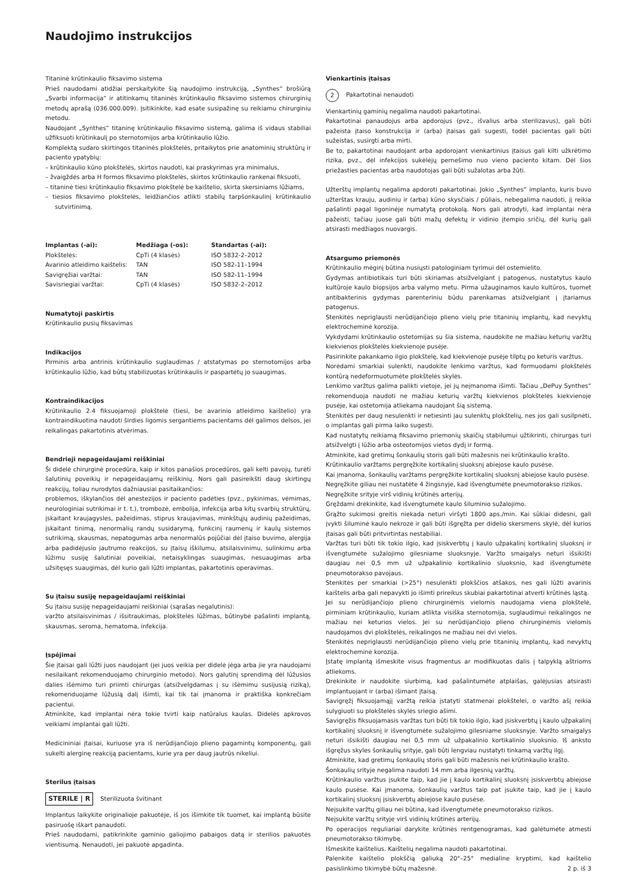Naudojimo instrukcijos
Titaninė krūtinkaulio fiksavimo sistema
Prieš naudodami atidžiai perskaitykite šią naudojimo instrukciją, „Synthes“ brošiūrą „Svarbi informacija“ ir atitinkamų titaninės krūtinkaulio fiksavimo sistemos chirurginių metodų aprašą (036.000.009). Įsitikinkite, kad esate susipažinę su reikiamu chirurginiu metodu.
Naudojant „Synthes“ titaninę krūtinkaulio fiksavimo sistemą, galima iš vidaus stabiliai užfiksuoti krūtinkaulį po sternotomijos arba krūtinkaulio lūžio.
Komplektą sudaro skirtingos titaninės plokštelės, pritaikytos prie anatominių struktūrų ir paciento ypatybių:
– krūtinkaulio kūno plokštelės, skirtos naudoti, kai praskyrimas yra minimalus,
– žvaigždės arba H formos fiksavimo plokštelės, skirtos krūtinkaulio rankenai fiksuoti,
– titaninė tiesi krūtinkaulio fiksavimo plokštelė be kaištelio, skirta skersiniams lūžiams,
– tiesios fiksavimo plokštelės, leidžiančios atlikti stabilų tarpšonkaulinį krūtinkaulio sutvirtinimą.
| Implantas (-ai): | Medžiaga (-os): | Standartas (-ai): |
| --- | --- | --- |
| Plokštelės: | CpTi (4 klasės) | ISO 5832-2–2012 |
| Avarinio atleidimo kaištelis: | TAN | ISO 582-11–1994 |
| Savigręžiai varžtai: | TAN | ISO 582-11–1994 |
| Savisriegiai varžtai: | CpTi (4 klasės) | ISO 5832-2–2012 |
Numatytoji paskirtis
Krūtinkaulio pusių fiksavimas
Indikacijos
Pirminis arba antrinis krūtinkaulio suglaudimas / atstatymas po sternotomijos arba krūtinkaulio lūžio, kad būtų stabilizuotas krūtinkaulis ir paspartėtų jo suaugimas.
Kontraindikacijos
Krūtinkaulio 2.4 fiksuojamoji plokštelė (tiesi, be avarinio atleidimo kaištelio) yra kontraindikuotina naudoti širdies ligomis sergantiems pacientams dėl galimos delsos, jei reikalingas pakartotinis atvėrimas.
Bendrieji nepageidaujami reiškiniai
Ši didelė chirurginė procedūra, kaip ir kitos panašios procedūros, gali kelti pavojų, turėti šalutinių poveikių ir nepageidaujamų reiškinių. Nors gali pasireikšti daug skirtingų reakcijų, toliau nurodytos dažniausiai pasitaikančios:
problemos, iškylančios dėl anestezijos ir paciento padėties (pvz., pykinimas, vėmimas, neurologiniai sutrikimai ir t. t.), trombozė, embolija, infekcija arba kitų svarbių struktūrų, įskaitant kraujagysles, pažeidimas, stiprus kraujavimas, minkštųjų audinių pažeidimas, įskaitant tinimą, nenormalių randų susidarymą, funkcinį raumenų ir kaulų sistemos sutrikimą, skausmas, nepatogumas arba nenormalūs pojūčiai dėl įtaiso buvimo, alergija arba padidėjusio jautrumo reakcijos, su įtaisų iškilumu, atsilaisvinimu, sulinkimu arba lūžimu susiję šalutiniai poveikiai, netaisyklingas suaugimas, nesuaugimas arba užsitęsęs suaugimas, dėl kurio gali lūžti implantas, pakartotinis operavimas.
Su įtaisu susiję nepageidaujami reiškiniai
Su įtaisu susiję nepageidaujami reiškiniai (sąrašas negalutinis):
varžto atsilaisvinimas / išsitraukimas, plokštelės lūžimas, būtinybė pašalinti implantą, skausmas, seroma, hematoma, infekcija.
Įspėjimai
Šie įtaisai gali lūžti juos naudojant (jei juos veikia per didelė jėga arba jie yra naudojami nesilaikant rekomenduojamo chirurginio metodo). Nors galutinį sprendimą dėl lūžusios dalies išėmimo turi priimti chirurgas (atsižvelgdamas į su išėmimu susijusią riziką), rekomenduojame lūžusią dalį išimti, kai tik tai įmanoma ir praktiška konkrečiam pacientui.
Atminkite, kad implantai nėra tokie tvirti kaip natūralus kaulas. Didelės apkrovos veikiami implantai gali lūžti.
Medicininiai įtaisai, kuriuose yra iš nerūdijančiojo plieno pagamintų komponentų, gali sukelti alerginę reakciją pacientams, kurie yra per daug jautrūs nikeliui.
Sterilus įtaisas
STERILE | R Sterilizuota švitinant
Implantus laikykite originalioje pakuotėje, iš jos išimkite tik tuomet, kai implantą būsite pasiruošę iškart panaudoti.
Prieš naudodami, patikrinkite gaminio galiojimo pabaigos datą ir sterilios pakuotės vientisumą. Nenaudoti, jei pakuotė apgadinta.
Vienkartinis įtaisas
2 Pakartotinai nenaudoti
Vienkartinių gaminių negalima naudoti pakartotinai.
Pakartotinai panaudojus arba apdorojus (pvz., išvalius arba sterilizavus), gali būti pažeista įtaiso konstrukcija ir (arba) įtaisas gali sugesti, todėl pacientas gali būti sužeistas, susirgti arba mirti.
Be to, pakartotinai naudojant arba apdorojant vienkartinius įtaisus gali kilti užkrėtimo rizika, pvz., dėl infekcijos sukėlėjų pernešimo nuo vieno paciento kitam. Dėl šios priežasties pacientas arba naudotojas gali būti sužalotas arba žūti.
Užterštų implantų negalima apdoroti pakartotinai. Jokio „Synthes“ implanto, kuris buvo užterštas krauju, audiniu ir (arba) kūno skysčiais / pūliais, nebegalima naudoti, jį reikia pašalinti pagal ligoninėje numatytą protokolą. Nors gali atrodyti, kad implantai nėra pažeisti, tačiau juose gali būti mažų defektų ir vidinio įtempio sričių, dėl kurių gali atsirasti medžiagos nuovargis.
Atsargumo priemonės
Krūtinkaulio mėginį būtina nusiųsti patologiniam tyrimui dėl ostemielito.
Gydymas antibiotikais turi būti skiriamas atsižvelgiant į patogenus, nustatytus kaulo kultūroje kaulo biopsijos arba valymo metu. Pirma užauginamos kaulo kultūros, tuomet antibakterinis gydymas parenteriniu būdu parenkamas atsižvelgiant į įtariamus patogenus.
Stenkitės nepriglausti nerūdijančiojo plieno vielų prie titaninių implantų, kad nevyktų elektrocheminė korozija.
Vykdydami krūtinkaulio ostetomijas su šia sistema, naudokite ne mažiau keturių varžtų kiekvienos plokštelės kiekvienoje pusėje.
Pasirinkite pakankamo ilgio plokštelę, kad kiekvienoje pusėje tilptų po keturis varžtus.
Norėdami smarkiai sulenkti, naudokite lenkimo varžtus, kad formuodami plokštelės kontūrą nedeformuotumėte plokštelės skylės.
Lenkimo varžtus galima palikti vietoje, jei jų neįmanoma išimti. Tačiau „DePuy Synthes“ rekomenduoja naudoti ne mažiau keturių varžtų kiekvienos plokštelės kiekvienoje pusėje, kai ostetomija atliekama naudojant šią sistemą.
Stenkitės per daug nesulenkti ir netiesinti jau sulenktų plokštelių, nes jos gali susilpnėti, o implantas gali pirma laiko sugesti.
Kad nustatytų reikiamą fiksavimo priemonių skaičių stabilumui užtikrinti, chirurgas turi atsižvelgti į lūžio arba osteotomijos vietos dydį ir formą.
Atminkite, kad gretimų šonkaulių storis gali būti mažesnis nei krūtinkaulio krašto.
Krūtinkaulio varžtams pergręžkite kortikalinį sluoksnį abiejose kaulo pusėse.
Kai įmanoma, šonkaulių varžtams pergręžkite kortikalinį sluoksnį abiejose kaulo pusėse.
Negręžkite giliau nei nustatėte 4 žingsnyje, kad išvengtumėte pneumotorakso rizikos.
Negręžkite srityje virš vidinių krūtinės arterijų.
Gręždami drėkinkite, kad išvengtumėte kaulo šiluminio sužalojimo.
Grąžto sukimosi greitis niekada neturi viršyti 1800 aps./min. Kai sūkiai didesni, gali įvykti šiluminė kaulo nekrozė ir gali būti išgręžta per didelio skersmens skylė, dėl kurios įtaisas gali būti pritvirtintas nestabiliai.
Varžtas turi būti tik tokio ilgio, kad įsiskverbtų į kaulo užpakalinį kortikalinį sluoksnį ir išvengtumėte sužalojimo gilesniame sluoksnyje. Varžto smaigalys neturi išsikišti daugiau nei 0,5 mm už užpakalinio kortikalinio sluoksnio, kad išvengtumėte pneumotorakso pavojaus.
Stenkitės per smarkiai (>25°) nesulenkti plokščios atšakos, nes gali lūžti avarinis kaištelis arba gali nepavykti jo išimti prireikus skubiai pakartotinai atverti krūtinės ląstą.
Jei su nerūdijančiojo plieno chirurginėmis vielomis naudojama viena plokštelė, pirminiam krūtinkaulio, kuriam atlikta visiška sternotomija, suglaudimui reikalingos ne mažiau nei keturios vielos. Jei su nerūdijančiojo plieno chirurginėmis vielomis naudojamos dvi plokštelės, reikalingos ne mažiau nei dvi vielos.
Stenkitės nepriglausti nerūdijančiojo plieno vielų prie titaninių implantų, kad nevyktų elektrocheminė korozija.
Įstatę implantą išmeskite visus fragmentus ar modifikuotas dalis į talpyklą aštrioms atliekoms.
Drėkinkite ir naudokite siurbimą, kad pašalintumėte atplaišas, galėjusias atsirasti implantuojant ir (arba) išimant įtaisą.
Savigręžį fiksuojamąjį varžtą reikia įstatyti statmenai plokštelei, o varžto ašį reikia sulygiuoti su plokštelės skylės sriegio ašimi.
Savigręžis fiksuojamasis varžtas turi būti tik tokio ilgio, kad įsiskverbtų į kaulo užpakalinį kortikalinį sluoksnį ir išvengtumėte sužalojimo gilesniame sluoksnyje. Varžto smaigalys neturi išsikišti daugiau nei 0,5 mm už užpakalinio kortikalinio sluoksnio. Iš anksto išgręžus skyles šonkaulių srityje, gali būti lengviau nustatyti tinkamą varžtų ilgį.
Atminkite, kad gretimų šonkaulių storis gali būti mažesnis nei krūtinkaulio krašto.
Šonkaulių srityje negalima naudoti 14 mm arba ilgesnių varžtų.
Krūtinkaulio varžtus įsukite taip, kad jie į kaulo kortikalinį sluoksnį įsiskverbtų abiejose kaulo pusėse. Kai įmanoma, šonkaulių varžtus taip pat įsukite taip, kad jie į kaulo kortikalinį sluoksnį įsiskverbtų abiejose kaulo pusėse.
Neįsukite varžtų giliau nei būtina, kad išvengtumėte pneumotorakso rizikos.
Neįsukite varžtų srityje virš vidinių krūtinės arterijų.
Po operacijos reguliariai darykite krūtinės rentgenogramas, kad galėtumėte atmesti pneumotorakso tikimybę.
Išmeskite kaištelius. Kaištelių negalima naudoti pakartotinai.
Palenkite kaištelio plokščią galiuką 20°–25° medialine kryptimi, kad kaištelio pasislinkimo tikimybė būtų mažesnė.
2 p. iš 3